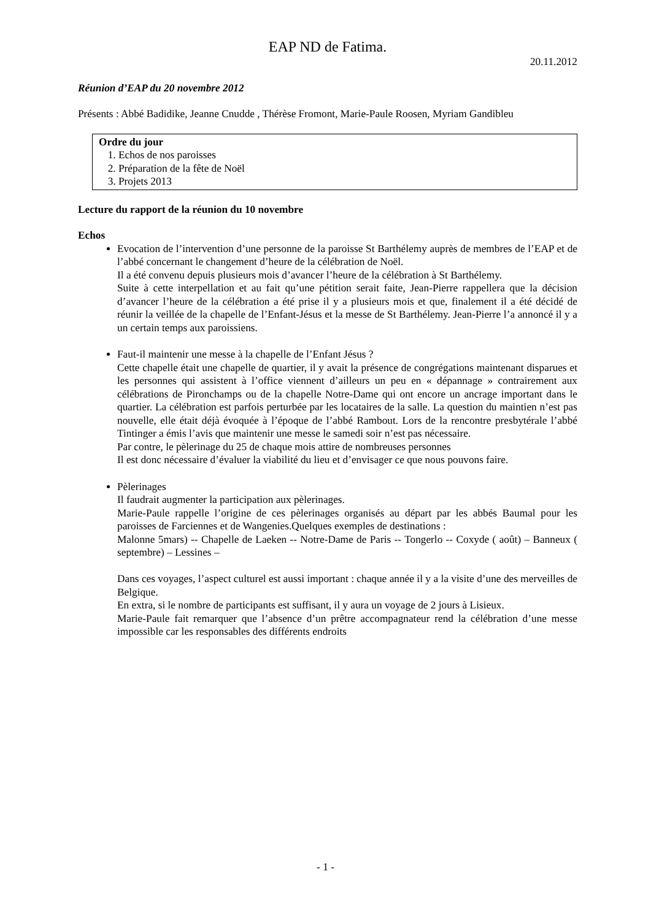EAP ND de Fatima.
20.11.2012
Réunion d’EAP du 20 novembre 2012
Présents : Abbé Badidike, Jeanne Cnudde , Thérèse Fromont, Marie-Paule Roosen, Myriam Gandibleu
Ordre du jour
1. Echos de nos paroisses
2. Préparation de la fête de Noël
3. Projets 2013
Lecture du rapport de la réunion du 10 novembre
Echos
Evocation de l’intervention d’une personne de la paroisse St Barthélemy auprès de membres de l’EAP et de l’abbé concernant le changement d’heure de la célébration de Noël.
Il a été convenu depuis plusieurs mois d’avancer l’heure de la célébration à St Barthélemy.
Suite à cette interpellation et au fait qu’une pétition serait faite, Jean-Pierre rappellera que la décision d’avancer l’heure de la célébration a été prise il y a plusieurs mois et que, finalement il a été décidé de réunir la veillée de la chapelle de l’Enfant-Jésus et la messe de St Barthélemy. Jean-Pierre l’a annoncé il y a un certain temps aux paroissiens.
Faut-il maintenir une messe à la chapelle de l’Enfant Jésus ?
Cette chapelle était une chapelle de quartier, il y avait la présence de congrégations maintenant disparues et les personnes qui assistent à l’office viennent d’ailleurs un peu en « dépannage » contrairement aux célébrations de Pironchamps ou de la chapelle Notre-Dame qui ont encore un ancrage important dans le quartier. La célébration est parfois perturbée par les locataires de la salle. La question du maintien n’est pas nouvelle, elle était déjà évoquée à l’époque de l’abbé Rambout. Lors de la rencontre presbytérale l’abbé Tintinger a émis l’avis que maintenir une messe le samedi soir n’est pas nécessaire.
Par contre, le pèlerinage du 25 de chaque mois attire de nombreuses personnes
Il est donc nécessaire d’évaluer la viabilité du lieu et d’envisager ce que nous pouvons faire.
Pèlerinages
Il faudrait augmenter la participation aux pèlerinages.
Marie-Paule rappelle l’origine de ces pèlerinages organisés au départ par les abbés Baumal pour les paroisses de Farciennes et de Wangenies.Quelques exemples de destinations :
Malonne 5mars) -- Chapelle de Laeken -- Notre-Dame de Paris -- Tongerlo -- Coxyde ( août) – Banneux ( septembre) – Lessines –
Dans ces voyages, l’aspect culturel est aussi important : chaque année il y a la visite d’une des merveilles de Belgique.
En extra, si le nombre de participants est suffisant, il y aura un voyage de 2 jours à Lisieux.
Marie-Paule fait remarquer que l’absence d’un prêtre accompagnateur rend la célébration d’une messe impossible car les responsables des différents endroits
- 1 -